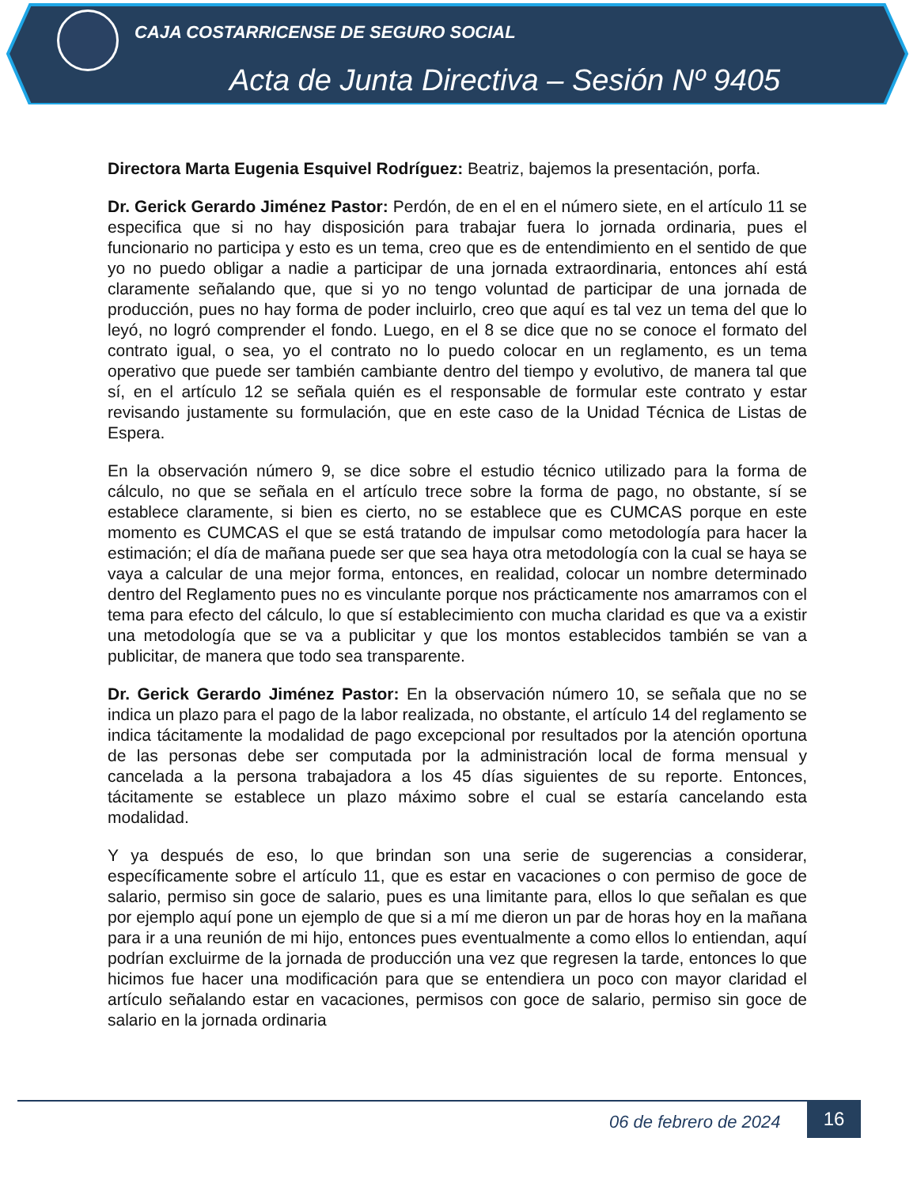CAJA COSTARRICENSE DE SEGURO SOCIAL
Acta de Junta Directiva – Sesión Nº 9405
Directora Marta Eugenia Esquivel Rodríguez: Beatriz, bajemos la presentación, porfa.
Dr. Gerick Gerardo Jiménez Pastor: Perdón, de en el en el número siete, en el artículo 11 se especifica que si no hay disposición para trabajar fuera lo jornada ordinaria, pues el funcionario no participa y esto es un tema, creo que es de entendimiento en el sentido de que yo no puedo obligar a nadie a participar de una jornada extraordinaria, entonces ahí está claramente señalando que, que si yo no tengo voluntad de participar de una jornada de producción, pues no hay forma de poder incluirlo, creo que aquí es tal vez un tema del que lo leyó, no logró comprender el fondo. Luego, en el 8 se dice que no se conoce el formato del contrato igual, o sea, yo el contrato no lo puedo colocar en un reglamento, es un tema operativo que puede ser también cambiante dentro del tiempo y evolutivo, de manera tal que sí, en el artículo 12 se señala quién es el responsable de formular este contrato y estar revisando justamente su formulación, que en este caso de la Unidad Técnica de Listas de Espera.
En la observación número 9, se dice sobre el estudio técnico utilizado para la forma de cálculo, no que se señala en el artículo trece sobre la forma de pago, no obstante, sí se establece claramente, si bien es cierto, no se establece que es CUMCAS porque en este momento es CUMCAS el que se está tratando de impulsar como metodología para hacer la estimación; el día de mañana puede ser que sea haya otra metodología con la cual se haya se vaya a calcular de una mejor forma, entonces, en realidad, colocar un nombre determinado dentro del Reglamento pues no es vinculante porque nos prácticamente nos amarramos con el tema para efecto del cálculo, lo que sí establecimiento con mucha claridad es que va a existir una metodología que se va a publicitar y que los montos establecidos también se van a publicitar, de manera que todo sea transparente.
Dr. Gerick Gerardo Jiménez Pastor: En la observación número 10, se señala que no se indica un plazo para el pago de la labor realizada, no obstante, el artículo 14 del reglamento se indica tácitamente la modalidad de pago excepcional por resultados por la atención oportuna de las personas debe ser computada por la administración local de forma mensual y cancelada a la persona trabajadora a los 45 días siguientes de su reporte. Entonces, tácitamente se establece un plazo máximo sobre el cual se estaría cancelando esta modalidad.
Y ya después de eso, lo que brindan son una serie de sugerencias a considerar, específicamente sobre el artículo 11, que es estar en vacaciones o con permiso de goce de salario, permiso sin goce de salario, pues es una limitante para, ellos lo que señalan es que por ejemplo aquí pone un ejemplo de que si a mí me dieron un par de horas hoy en la mañana para ir a una reunión de mi hijo, entonces pues eventualmente a como ellos lo entiendan, aquí podrían excluirme de la jornada de producción una vez que regresen la tarde, entonces lo que hicimos fue hacer una modificación para que se entendiera un poco con mayor claridad el artículo señalando estar en vacaciones, permisos con goce de salario, permiso sin goce de salario en la jornada ordinaria
06 de febrero de 2024 16